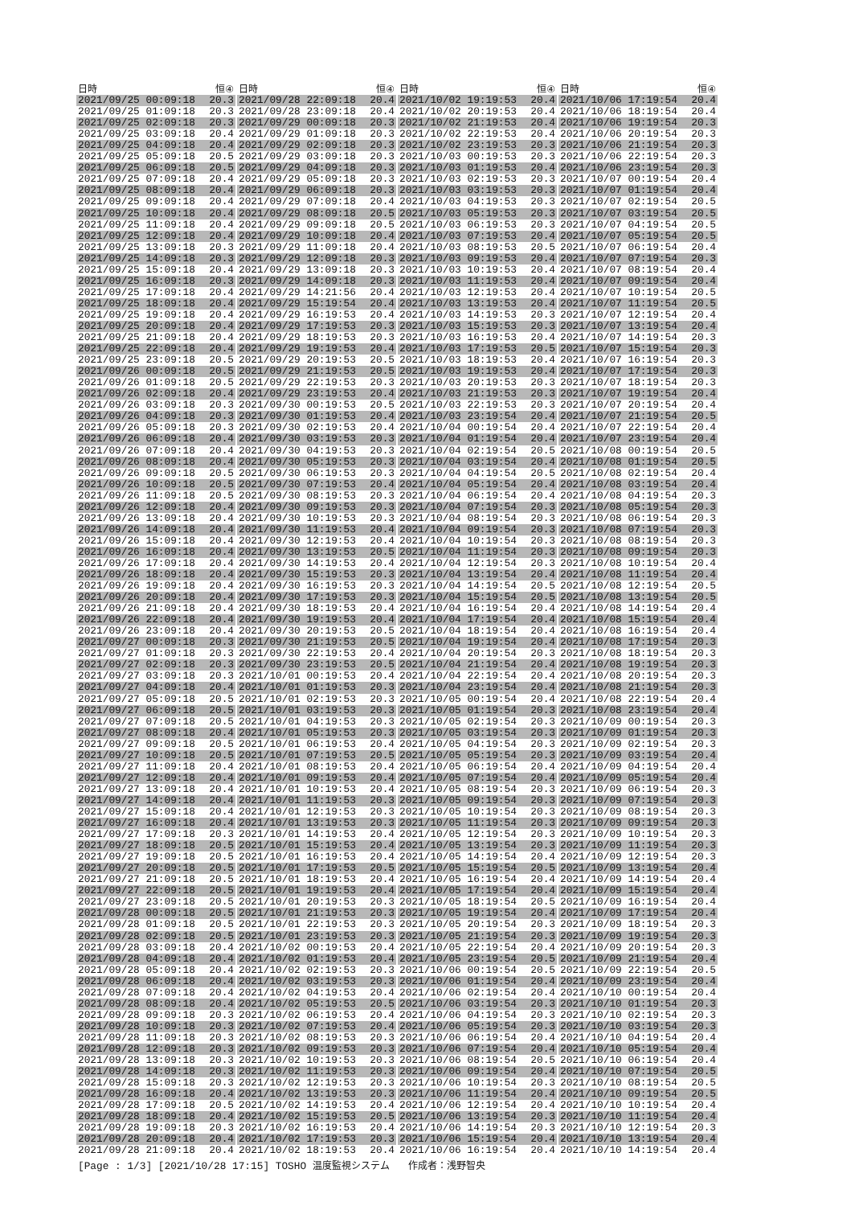| 日時 | 恒④ |
| --- | --- |
| 2021/09/25 00:09:18 | 20.3 |
| 2021/09/25 01:09:18 | 20.3 |
| 2021/09/25 02:09:18 | 20.3 |
| 2021/09/25 03:09:18 | 20.4 |
| 2021/09/25 04:09:18 | 20.4 |
| 2021/09/25 05:09:18 | 20.5 |
| 2021/09/25 06:09:18 | 20.5 |
| 2021/09/25 07:09:18 | 20.4 |
| 2021/09/25 08:09:18 | 20.4 |
| 2021/09/25 09:09:18 | 20.4 |
| 2021/09/25 10:09:18 | 20.4 |
| 2021/09/25 11:09:18 | 20.4 |
| 2021/09/25 12:09:18 | 20.4 |
| 2021/09/25 13:09:18 | 20.3 |
| 2021/09/25 14:09:18 | 20.3 |
| 2021/09/25 15:09:18 | 20.4 |
| 2021/09/25 16:09:18 | 20.3 |
| 2021/09/25 17:09:18 | 20.4 |
| 2021/09/25 18:09:18 | 20.4 |
| 2021/09/25 19:09:18 | 20.4 |
| 2021/09/25 20:09:18 | 20.4 |
| 2021/09/25 21:09:18 | 20.4 |
| 2021/09/25 22:09:18 | 20.4 |
| 2021/09/25 23:09:18 | 20.5 |
| 2021/09/26 00:09:18 | 20.5 |
| 2021/09/26 01:09:18 | 20.5 |
| 2021/09/26 02:09:18 | 20.4 |
| 2021/09/26 03:09:18 | 20.3 |
| 2021/09/26 04:09:18 | 20.3 |
| 2021/09/26 05:09:18 | 20.3 |
| 2021/09/26 06:09:18 | 20.4 |
| 2021/09/26 07:09:18 | 20.4 |
| 2021/09/26 08:09:18 | 20.4 |
| 2021/09/26 09:09:18 | 20.5 |
| 2021/09/26 10:09:18 | 20.5 |
| 2021/09/26 11:09:18 | 20.5 |
| 2021/09/26 12:09:18 | 20.4 |
| 2021/09/26 13:09:18 | 20.4 |
| 2021/09/26 14:09:18 | 20.4 |
| 2021/09/26 15:09:18 | 20.4 |
| 2021/09/26 16:09:18 | 20.4 |
| 2021/09/26 17:09:18 | 20.4 |
| 2021/09/26 18:09:18 | 20.4 |
| 2021/09/26 19:09:18 | 20.4 |
| 2021/09/26 20:09:18 | 20.4 |
| 2021/09/26 21:09:18 | 20.4 |
| 2021/09/26 22:09:18 | 20.4 |
| 2021/09/26 23:09:18 | 20.4 |
| 2021/09/27 00:09:18 | 20.3 |
| 2021/09/27 01:09:18 | 20.3 |
| 2021/09/27 02:09:18 | 20.3 |
| 2021/09/27 03:09:18 | 20.3 |
| 2021/09/27 04:09:18 | 20.4 |
| 2021/09/27 05:09:18 | 20.5 |
| 2021/09/27 06:09:18 | 20.5 |
| 2021/09/27 07:09:18 | 20.5 |
| 2021/09/27 08:09:18 | 20.4 |
| 2021/09/27 09:09:18 | 20.5 |
| 2021/09/27 10:09:18 | 20.5 |
| 2021/09/27 11:09:18 | 20.4 |
| 2021/09/27 12:09:18 | 20.4 |
| 2021/09/27 13:09:18 | 20.4 |
| 2021/09/27 14:09:18 | 20.4 |
| 2021/09/27 15:09:18 | 20.4 |
| 2021/09/27 16:09:18 | 20.4 |
| 2021/09/27 17:09:18 | 20.3 |
| 2021/09/27 18:09:18 | 20.5 |
| 2021/09/27 19:09:18 | 20.5 |
| 2021/09/27 20:09:18 | 20.5 |
| 2021/09/27 21:09:18 | 20.5 |
| 2021/09/27 22:09:18 | 20.5 |
| 2021/09/27 23:09:18 | 20.5 |
| 2021/09/28 00:09:18 | 20.5 |
| 2021/09/28 01:09:18 | 20.5 |
| 2021/09/28 02:09:18 | 20.5 |
| 2021/09/28 03:09:18 | 20.4 |
| 2021/09/28 04:09:18 | 20.4 |
| 2021/09/28 05:09:18 | 20.4 |
| 2021/09/28 06:09:18 | 20.4 |
| 2021/09/28 07:09:18 | 20.4 |
| 2021/09/28 08:09:18 | 20.4 |
| 2021/09/28 09:09:18 | 20.3 |
| 2021/09/28 10:09:18 | 20.3 |
| 2021/09/28 11:09:18 | 20.3 |
| 2021/09/28 12:09:18 | 20.3 |
| 2021/09/28 13:09:18 | 20.3 |
| 2021/09/28 14:09:18 | 20.3 |
| 2021/09/28 15:09:18 | 20.3 |
| 2021/09/28 16:09:18 | 20.4 |
| 2021/09/28 17:09:18 | 20.5 |
| 2021/09/28 18:09:18 | 20.4 |
| 2021/09/28 19:09:18 | 20.3 |
| 2021/09/28 20:09:18 | 20.4 |
| 2021/09/28 21:09:18 | 20.4 |
| 日時 | 恒④ |
| --- | --- |
| 2021/09/28 22:09:18 | 20.4 |
| 2021/09/28 23:09:18 | 20.4 |
| 2021/09/29 00:09:18 | 20.3 |
| 2021/09/29 01:09:18 | 20.3 |
| 2021/09/29 02:09:18 | 20.3 |
| 2021/09/29 03:09:18 | 20.3 |
| 2021/09/29 04:09:18 | 20.3 |
| 2021/09/29 05:09:18 | 20.3 |
| 2021/09/29 06:09:18 | 20.3 |
| 2021/09/29 07:09:18 | 20.4 |
| 2021/09/29 08:09:18 | 20.5 |
| 2021/09/29 09:09:18 | 20.5 |
| 2021/09/29 10:09:18 | 20.4 |
| 2021/09/29 11:09:18 | 20.4 |
| 2021/09/29 12:09:18 | 20.3 |
| 2021/09/29 13:09:18 | 20.3 |
| 2021/09/29 14:09:18 | 20.3 |
| 2021/09/29 14:21:56 | 20.4 |
| 2021/09/29 15:19:54 | 20.4 |
| 2021/09/29 16:19:53 | 20.4 |
| 2021/09/29 17:19:53 | 20.3 |
| 2021/09/29 18:19:53 | 20.3 |
| 2021/09/29 19:19:53 | 20.4 |
| 2021/09/29 20:19:53 | 20.5 |
| 2021/09/29 21:19:53 | 20.5 |
| 2021/09/29 22:19:53 | 20.3 |
| 2021/09/29 23:19:53 | 20.4 |
| 2021/09/30 00:19:53 | 20.5 |
| 2021/09/30 01:19:53 | 20.4 |
| 2021/09/30 02:19:53 | 20.4 |
| 2021/09/30 03:19:53 | 20.3 |
| 2021/09/30 04:19:53 | 20.3 |
| 2021/09/30 05:19:53 | 20.3 |
| 2021/09/30 06:19:53 | 20.3 |
| 2021/09/30 07:19:53 | 20.4 |
| 2021/09/30 08:19:53 | 20.3 |
| 2021/09/30 09:19:53 | 20.3 |
| 2021/09/30 10:19:53 | 20.3 |
| 2021/09/30 11:19:53 | 20.4 |
| 2021/09/30 12:19:53 | 20.4 |
| 2021/09/30 13:19:53 | 20.5 |
| 2021/09/30 14:19:53 | 20.4 |
| 2021/09/30 15:19:53 | 20.3 |
| 2021/09/30 16:19:53 | 20.3 |
| 2021/09/30 17:19:53 | 20.3 |
| 2021/09/30 18:19:53 | 20.4 |
| 2021/09/30 19:19:53 | 20.4 |
| 2021/09/30 20:19:53 | 20.5 |
| 2021/09/30 21:19:53 | 20.5 |
| 2021/09/30 22:19:53 | 20.4 |
| 2021/09/30 23:19:53 | 20.5 |
| 2021/10/01 00:19:53 | 20.4 |
| 2021/10/01 01:19:53 | 20.3 |
| 2021/10/01 02:19:53 | 20.3 |
| 2021/10/01 03:19:53 | 20.3 |
| 2021/10/01 04:19:53 | 20.3 |
| 2021/10/01 05:19:53 | 20.3 |
| 2021/10/01 06:19:53 | 20.4 |
| 2021/10/01 07:19:53 | 20.5 |
| 2021/10/01 08:19:53 | 20.4 |
| 2021/10/01 09:19:53 | 20.4 |
| 2021/10/01 10:19:53 | 20.4 |
| 2021/10/01 11:19:53 | 20.3 |
| 2021/10/01 12:19:53 | 20.3 |
| 2021/10/01 13:19:53 | 20.3 |
| 2021/10/01 14:19:53 | 20.4 |
| 2021/10/01 15:19:53 | 20.4 |
| 2021/10/01 16:19:53 | 20.4 |
| 2021/10/01 17:19:53 | 20.5 |
| 2021/10/01 18:19:53 | 20.4 |
| 2021/10/01 19:19:53 | 20.4 |
| 2021/10/01 20:19:53 | 20.3 |
| 2021/10/01 21:19:53 | 20.3 |
| 2021/10/01 22:19:53 | 20.3 |
| 2021/10/01 23:19:53 | 20.3 |
| 2021/10/02 00:19:53 | 20.4 |
| 2021/10/02 01:19:53 | 20.4 |
| 2021/10/02 02:19:53 | 20.3 |
| 2021/10/02 03:19:53 | 20.3 |
| 2021/10/02 04:19:53 | 20.4 |
| 2021/10/02 05:19:53 | 20.5 |
| 2021/10/02 06:19:53 | 20.4 |
| 2021/10/02 07:19:53 | 20.4 |
| 2021/10/02 08:19:53 | 20.3 |
| 2021/10/02 09:19:53 | 20.3 |
| 2021/10/02 10:19:53 | 20.3 |
| 2021/10/02 11:19:53 | 20.3 |
| 2021/10/02 12:19:53 | 20.3 |
| 2021/10/02 13:19:53 | 20.3 |
| 2021/10/02 14:19:53 | 20.4 |
| 2021/10/02 15:19:53 | 20.5 |
| 2021/10/02 16:19:53 | 20.4 |
| 2021/10/02 17:19:53 | 20.3 |
| 2021/10/02 18:19:53 | 20.4 |
| 日時 | 恒④ |
| --- | --- |
| 2021/10/02 19:19:53 | 20.4 |
| 2021/10/02 20:19:53 | 20.4 |
| 2021/10/02 21:19:53 | 20.4 |
| 2021/10/02 22:19:53 | 20.4 |
| 2021/10/02 23:19:53 | 20.3 |
| 2021/10/03 00:19:53 | 20.3 |
| 2021/10/03 01:19:53 | 20.4 |
| 2021/10/03 02:19:53 | 20.3 |
| 2021/10/03 03:19:53 | 20.3 |
| 2021/10/03 04:19:53 | 20.3 |
| 2021/10/03 05:19:53 | 20.3 |
| 2021/10/03 06:19:53 | 20.3 |
| 2021/10/03 07:19:53 | 20.4 |
| 2021/10/03 08:19:53 | 20.5 |
| 2021/10/03 09:19:53 | 20.4 |
| 2021/10/03 10:19:53 | 20.4 |
| 2021/10/03 11:19:53 | 20.4 |
| 2021/10/03 12:19:53 | 20.4 |
| 2021/10/03 13:19:53 | 20.4 |
| 2021/10/03 14:19:53 | 20.3 |
| 2021/10/03 15:19:53 | 20.3 |
| 2021/10/03 16:19:53 | 20.4 |
| 2021/10/03 17:19:53 | 20.5 |
| 2021/10/03 18:19:53 | 20.4 |
| 2021/10/03 19:19:53 | 20.4 |
| 2021/10/03 20:19:53 | 20.3 |
| 2021/10/03 21:19:53 | 20.3 |
| 2021/10/03 22:19:53 | 20.3 |
| 2021/10/03 23:19:54 | 20.4 |
| 2021/10/04 00:19:54 | 20.4 |
| 2021/10/04 01:19:54 | 20.4 |
| 2021/10/04 02:19:54 | 20.5 |
| 2021/10/04 03:19:54 | 20.4 |
| 2021/10/04 04:19:54 | 20.5 |
| 2021/10/04 05:19:54 | 20.4 |
| 2021/10/04 06:19:54 | 20.4 |
| 2021/10/04 07:19:54 | 20.3 |
| 2021/10/04 08:19:54 | 20.3 |
| 2021/10/04 09:19:54 | 20.3 |
| 2021/10/04 10:19:54 | 20.3 |
| 2021/10/04 11:19:54 | 20.3 |
| 2021/10/04 12:19:54 | 20.3 |
| 2021/10/04 13:19:54 | 20.4 |
| 2021/10/04 14:19:54 | 20.5 |
| 2021/10/04 15:19:54 | 20.5 |
| 2021/10/04 16:19:54 | 20.4 |
| 2021/10/04 17:19:54 | 20.4 |
| 2021/10/04 18:19:54 | 20.4 |
| 2021/10/04 19:19:54 | 20.4 |
| 2021/10/04 20:19:54 | 20.3 |
| 2021/10/04 21:19:54 | 20.4 |
| 2021/10/04 22:19:54 | 20.4 |
| 2021/10/04 23:19:54 | 20.4 |
| 2021/10/05 00:19:54 | 20.4 |
| 2021/10/05 01:19:54 | 20.3 |
| 2021/10/05 02:19:54 | 20.3 |
| 2021/10/05 03:19:54 | 20.3 |
| 2021/10/05 04:19:54 | 20.3 |
| 2021/10/05 05:19:54 | 20.3 |
| 2021/10/05 06:19:54 | 20.4 |
| 2021/10/05 07:19:54 | 20.4 |
| 2021/10/05 08:19:54 | 20.3 |
| 2021/10/05 09:19:54 | 20.3 |
| 2021/10/05 10:19:54 | 20.3 |
| 2021/10/05 11:19:54 | 20.3 |
| 2021/10/05 12:19:54 | 20.3 |
| 2021/10/05 13:19:54 | 20.3 |
| 2021/10/05 14:19:54 | 20.4 |
| 2021/10/05 15:19:54 | 20.5 |
| 2021/10/05 16:19:54 | 20.4 |
| 2021/10/05 17:19:54 | 20.4 |
| 2021/10/05 18:19:54 | 20.5 |
| 2021/10/05 19:19:54 | 20.4 |
| 2021/10/05 20:19:54 | 20.3 |
| 2021/10/05 21:19:54 | 20.3 |
| 2021/10/05 22:19:54 | 20.4 |
| 2021/10/05 23:19:54 | 20.5 |
| 2021/10/06 00:19:54 | 20.5 |
| 2021/10/06 01:19:54 | 20.4 |
| 2021/10/06 02:19:54 | 20.4 |
| 2021/10/06 03:19:54 | 20.3 |
| 2021/10/06 04:19:54 | 20.3 |
| 2021/10/06 05:19:54 | 20.3 |
| 2021/10/06 06:19:54 | 20.4 |
| 2021/10/06 07:19:54 | 20.4 |
| 2021/10/06 08:19:54 | 20.5 |
| 2021/10/06 09:19:54 | 20.4 |
| 2021/10/06 10:19:54 | 20.3 |
| 2021/10/06 11:19:54 | 20.4 |
| 2021/10/06 12:19:54 | 20.4 |
| 2021/10/06 13:19:54 | 20.3 |
| 2021/10/06 14:19:54 | 20.3 |
| 2021/10/06 15:19:54 | 20.4 |
| 2021/10/06 16:19:54 | 20.4 |
| 日時 | 恒④ |
| --- | --- |
| 2021/10/06 17:19:54 | 20.4 |
| 2021/10/06 18:19:54 | 20.4 |
| 2021/10/06 19:19:54 | 20.3 |
| 2021/10/06 20:19:54 | 20.3 |
| 2021/10/06 21:19:54 | 20.3 |
| 2021/10/06 22:19:54 | 20.3 |
| 2021/10/06 23:19:54 | 20.3 |
| 2021/10/07 00:19:54 | 20.4 |
| 2021/10/07 01:19:54 | 20.4 |
| 2021/10/07 02:19:54 | 20.5 |
| 2021/10/07 03:19:54 | 20.5 |
| 2021/10/07 04:19:54 | 20.5 |
| 2021/10/07 05:19:54 | 20.5 |
| 2021/10/07 06:19:54 | 20.4 |
| 2021/10/07 07:19:54 | 20.3 |
| 2021/10/07 08:19:54 | 20.4 |
| 2021/10/07 09:19:54 | 20.4 |
| 2021/10/07 10:19:54 | 20.5 |
| 2021/10/07 11:19:54 | 20.5 |
| 2021/10/07 12:19:54 | 20.4 |
| 2021/10/07 13:19:54 | 20.4 |
| 2021/10/07 14:19:54 | 20.3 |
| 2021/10/07 15:19:54 | 20.3 |
| 2021/10/07 16:19:54 | 20.3 |
| 2021/10/07 17:19:54 | 20.3 |
| 2021/10/07 18:19:54 | 20.3 |
| 2021/10/07 19:19:54 | 20.4 |
| 2021/10/07 20:19:54 | 20.4 |
| 2021/10/07 21:19:54 | 20.5 |
| 2021/10/07 22:19:54 | 20.4 |
| 2021/10/07 23:19:54 | 20.4 |
| 2021/10/08 00:19:54 | 20.5 |
| 2021/10/08 01:19:54 | 20.5 |
| 2021/10/08 02:19:54 | 20.4 |
| 2021/10/08 03:19:54 | 20.4 |
| 2021/10/08 04:19:54 | 20.3 |
| 2021/10/08 05:19:54 | 20.3 |
| 2021/10/08 06:19:54 | 20.3 |
| 2021/10/08 07:19:54 | 20.3 |
| 2021/10/08 08:19:54 | 20.3 |
| 2021/10/08 09:19:54 | 20.3 |
| 2021/10/08 10:19:54 | 20.4 |
| 2021/10/08 11:19:54 | 20.4 |
| 2021/10/08 12:19:54 | 20.5 |
| 2021/10/08 13:19:54 | 20.5 |
| 2021/10/08 14:19:54 | 20.4 |
| 2021/10/08 15:19:54 | 20.4 |
| 2021/10/08 16:19:54 | 20.4 |
| 2021/10/08 17:19:54 | 20.3 |
| 2021/10/08 18:19:54 | 20.3 |
| 2021/10/08 19:19:54 | 20.3 |
| 2021/10/08 20:19:54 | 20.3 |
| 2021/10/08 21:19:54 | 20.3 |
| 2021/10/08 22:19:54 | 20.4 |
| 2021/10/08 23:19:54 | 20.4 |
| 2021/10/09 00:19:54 | 20.3 |
| 2021/10/09 01:19:54 | 20.3 |
| 2021/10/09 02:19:54 | 20.3 |
| 2021/10/09 03:19:54 | 20.4 |
| 2021/10/09 04:19:54 | 20.4 |
| 2021/10/09 05:19:54 | 20.4 |
| 2021/10/09 06:19:54 | 20.3 |
| 2021/10/09 07:19:54 | 20.3 |
| 2021/10/09 08:19:54 | 20.3 |
| 2021/10/09 09:19:54 | 20.3 |
| 2021/10/09 10:19:54 | 20.3 |
| 2021/10/09 11:19:54 | 20.3 |
| 2021/10/09 12:19:54 | 20.3 |
| 2021/10/09 13:19:54 | 20.4 |
| 2021/10/09 14:19:54 | 20.4 |
| 2021/10/09 15:19:54 | 20.4 |
| 2021/10/09 16:19:54 | 20.4 |
| 2021/10/09 17:19:54 | 20.4 |
| 2021/10/09 18:19:54 | 20.3 |
| 2021/10/09 19:19:54 | 20.3 |
| 2021/10/09 20:19:54 | 20.3 |
| 2021/10/09 21:19:54 | 20.4 |
| 2021/10/09 22:19:54 | 20.5 |
| 2021/10/09 23:19:54 | 20.4 |
| 2021/10/10 00:19:54 | 20.4 |
| 2021/10/10 01:19:54 | 20.3 |
| 2021/10/10 02:19:54 | 20.3 |
| 2021/10/10 03:19:54 | 20.3 |
| 2021/10/10 04:19:54 | 20.4 |
| 2021/10/10 05:19:54 | 20.4 |
| 2021/10/10 06:19:54 | 20.4 |
| 2021/10/10 07:19:54 | 20.5 |
| 2021/10/10 08:19:54 | 20.5 |
| 2021/10/10 09:19:54 | 20.5 |
| 2021/10/10 10:19:54 | 20.4 |
| 2021/10/10 11:19:54 | 20.4 |
| 2021/10/10 12:19:54 | 20.3 |
| 2021/10/10 13:19:54 | 20.4 |
| 2021/10/10 14:19:54 | 20.4 |
[Page : 1/3] [2021/10/28 17:15] TOSHO 温度監視システム 作成者：浅野智央